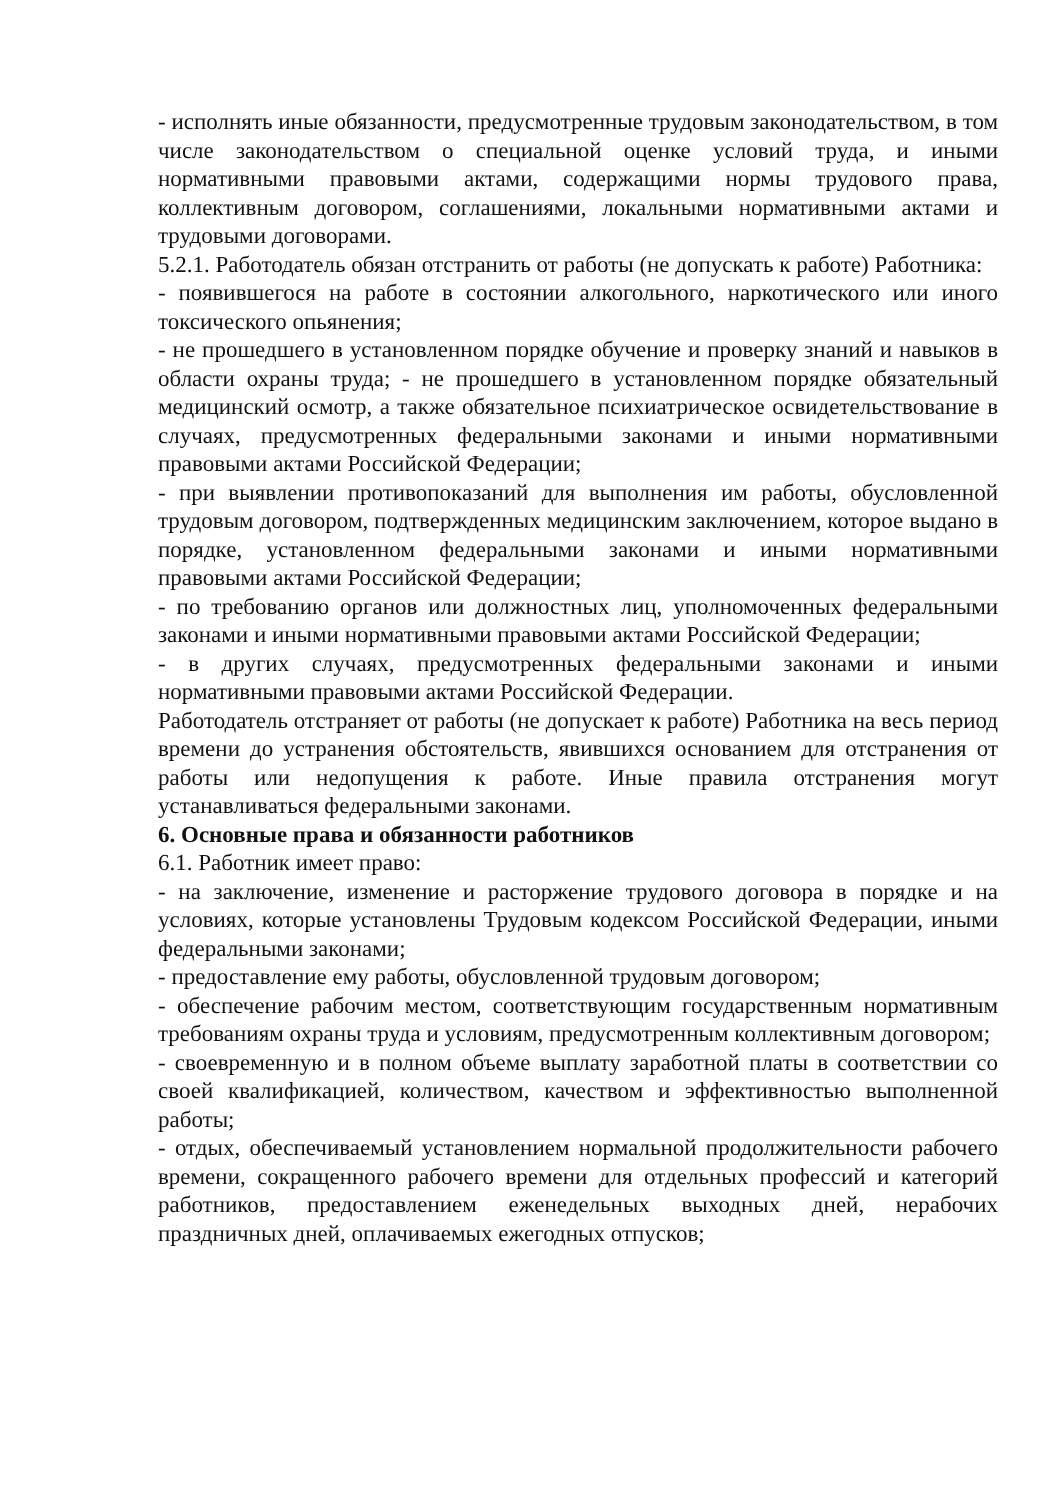- исполнять иные обязанности, предусмотренные трудовым законодательством, в том числе законодательством о специальной оценке условий труда, и иными нормативными правовыми актами, содержащими нормы трудового права, коллективным договором, соглашениями, локальными нормативными актами и трудовыми договорами.
5.2.1. Работодатель обязан отстранить от работы (не допускать к работе) Работника:
- появившегося на работе в состоянии алкогольного, наркотического или иного токсического опьянения;
- не прошедшего в установленном порядке обучение и проверку знаний и навыков в области охраны труда; - не прошедшего в установленном порядке обязательный медицинский осмотр, а также обязательное психиатрическое освидетельствование в случаях, предусмотренных федеральными законами и иными нормативными правовыми актами Российской Федерации;
- при выявлении противопоказаний для выполнения им работы, обусловленной трудовым договором, подтвержденных медицинским заключением, которое выдано в порядке, установленном федеральными законами и иными нормативными правовыми актами Российской Федерации;
- по требованию органов или должностных лиц, уполномоченных федеральными законами и иными нормативными правовыми актами Российской Федерации;
- в других случаях, предусмотренных федеральными законами и иными нормативными правовыми актами Российской Федерации.
Работодатель отстраняет от работы (не допускает к работе) Работника на весь период времени до устранения обстоятельств, явившихся основанием для отстранения от работы или недопущения к работе. Иные правила отстранения могут устанавливаться федеральными законами.
6. Основные права и обязанности работников
6.1. Работник имеет право:
- на заключение, изменение и расторжение трудового договора в порядке и на условиях, которые установлены Трудовым кодексом Российской Федерации, иными федеральными законами;
- предоставление ему работы, обусловленной трудовым договором;
- обеспечение рабочим местом, соответствующим государственным нормативным требованиям охраны труда и условиям, предусмотренным коллективным договором;
- своевременную и в полном объеме выплату заработной платы в соответствии со своей квалификацией, количеством, качеством и эффективностью выполненной работы;
- отдых, обеспечиваемый установлением нормальной продолжительности рабочего времени, сокращенного рабочего времени для отдельных профессий и категорий работников, предоставлением еженедельных выходных дней, нерабочих праздничных дней, оплачиваемых ежегодных отпусков;